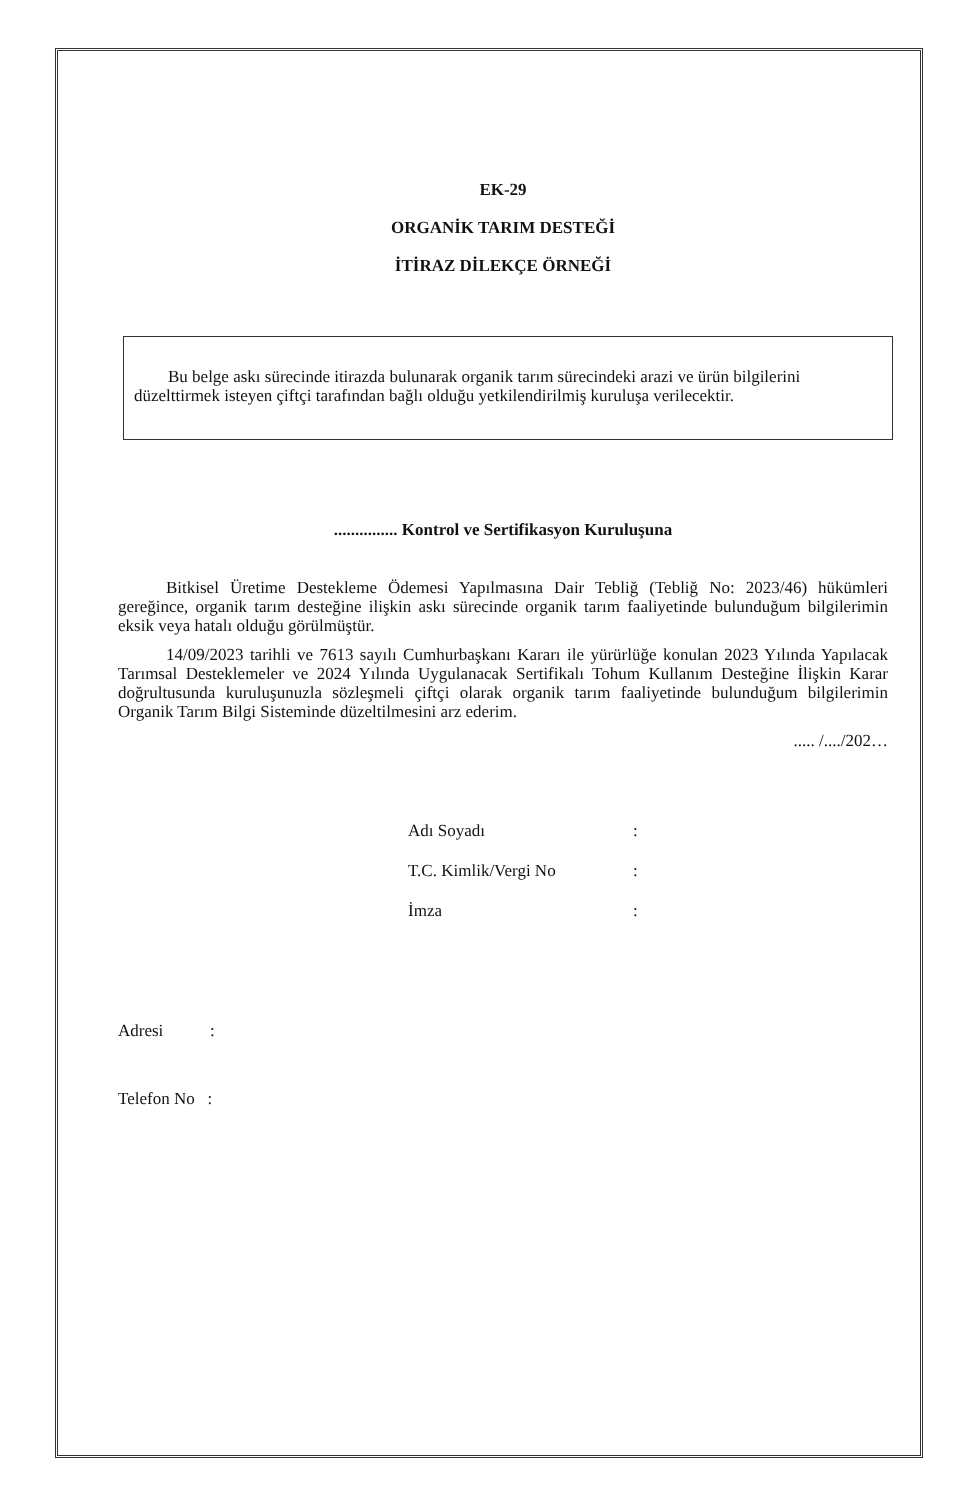EK-29
ORGANİK TARIM DESTEĞİ
İTİRAZ DİLEKÇE ÖRNEĞİ
Bu belge askı sürecinde itirazda bulunarak organik tarım sürecindeki arazi ve ürün bilgilerini düzelttirmek isteyen çiftçi tarafından bağlı olduğu yetkilendirilmiş kuruluşa verilecektir.
............... Kontrol ve Sertifikasyon Kuruluşuna
Bitkisel Üretime Destekleme Ödemesi Yapılmasına Dair Tebliğ (Tebliğ No: 2023/46) hükümleri gereğince, organik tarım desteğine ilişkin askı sürecinde organik tarım faaliyetinde bulunduğum bilgilerimin eksik veya hatalı olduğu görülmüştür.
14/09/2023 tarihli ve 7613 sayılı Cumhurbaşkanı Kararı ile yürürlüğe konulan 2023 Yılında Yapılacak Tarımsal Desteklemeler ve 2024 Yılında Uygulanacak Sertifikalı Tohum Kullanım Desteğine İlişkin Karar doğrultusunda kuruluşunuzla sözleşmeli çiftçi olarak organik tarım faaliyetinde bulunduğum bilgilerimin Organik Tarım Bilgi Sisteminde düzeltilmesini arz ederim.
..... /..../202…
| Adı Soyadı | : |
| T.C. Kimlik/Vergi No | : |
| İmza | : |
Adresi :
Telefon No :